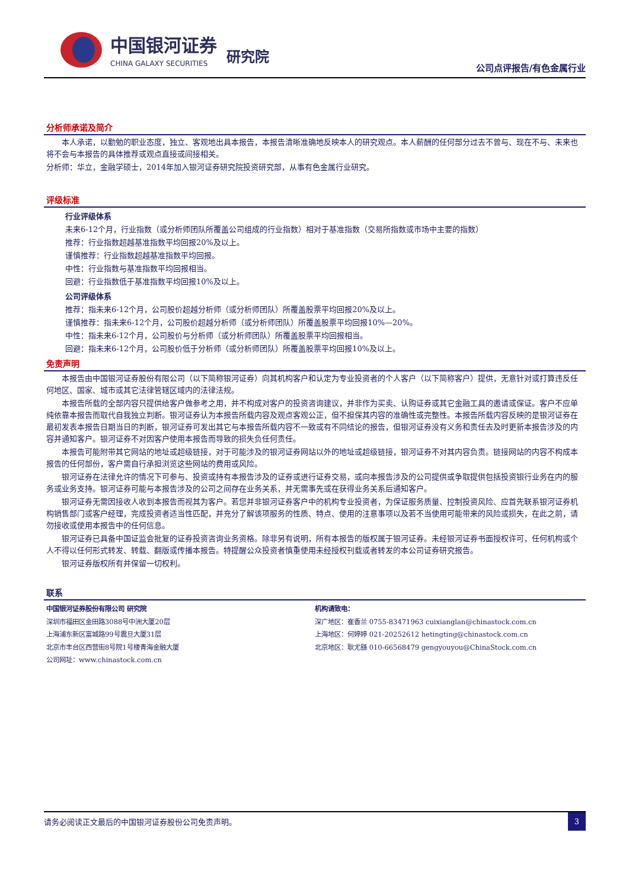中国银河证券
CHINA GALAXY SECURITIES
研究院
公司点评报告/有色金属行业
分析师承诺及简介
本人承诺，以勤勉的职业态度，独立、客观地出具本报告，本报告清晰准确地反映本人的研究观点。本人薪酬的任何部分过去不曾与、现在不与、未来也将不会与本报告的具体推荐或观点直接或间接相关。
分析师：华立，金融学硕士，2014年加入银河证券研究院投资研究部，从事有色金属行业研究。
评级标准
行业评级体系
未来6-12个月，行业指数（或分析师团队所覆盖公司组成的行业指数）相对于基准指数（交易所指数或市场中主要的指数）
推荐：行业指数超越基准指数平均回报20%及以上。
谨慎推荐：行业指数超越基准指数平均回报。
中性：行业指数与基准指数平均回报相当。
回避：行业指数低于基准指数平均回报10%及以上。
公司评级体系
推荐：指未来6-12个月，公司股价超越分析师（或分析师团队）所覆盖股票平均回报20%及以上。
谨慎推荐：指未来6-12个月，公司股价超越分析师（或分析师团队）所覆盖股票平均回报10%—20%。
中性：指未来6-12个月，公司股价与分析师（或分析师团队）所覆盖股票平均回报相当。
回避：指未来6-12个月，公司股价低于分析师（或分析师团队）所覆盖股票平均回报10%及以上。
免责声明
本报告由中国银河证券股份有限公司（以下简称银河证券）向其机构客户和认定为专业投资者的个人客户（以下简称客户）提供，无意针对或打算违反任何地区、国家、城市或其它法律管辖区域内的法律法规。
本报告所载的全部内容只提供给客户做参考之用，并不构成对客户的投资咨询建议，并非作为买卖、认购证券或其它金融工具的邀请或保证。客户不应单纯依靠本报告而取代自我独立判断。银河证券认为本报告所载内容及观点客观公正，但不担保其内容的准确性或完整性。本报告所载内容反映的是银河证券在最初发表本报告日期当日的判断，银河证券可发出其它与本报告所载内容不一致或有不同结论的报告，但银河证券没有义务和责任去及时更新本报告涉及的内容并通知客户。银河证券不对因客户使用本报告而导致的损失负任何责任。
本报告可能附带其它网站的地址或超级链接，对于可能涉及的银河证券网站以外的地址或超级链接，银河证券不对其内容负责。链接网站的内容不构成本报告的任何部份，客户需自行承担浏览这些网站的费用或风险。
银河证券在法律允许的情况下可参与、投资或持有本报告涉及的证券或进行证券交易，或向本报告涉及的公司提供或争取提供包括投资银行业务在内的服务或业务支持。银河证券可能与本报告涉及的公司之间存在业务关系，并无需事先或在获得业务关系后通知客户。
银河证券无需因接收人收到本报告而视其为客户。若您并非银河证券客户中的机构专业投资者，为保证服务质量、控制投资风险、应首先联系银河证券机构销售部门或客户经理，完成投资者适当性匹配，并充分了解该项服务的性质、特点、使用的注意事项以及若不当使用可能带来的风险或损失，在此之前，请勿接收或使用本报告中的任何信息。
银河证券已具备中国证监会批复的证券投资咨询业务资格。除非另有说明，所有本报告的版权属于银河证券。未经银河证券书面授权许可，任何机构或个人不得以任何形式转发、转载、翻版或传播本报告。特提醒公众投资者慎重使用未经授权刊载或者转发的本公司证券研究报告。
银河证券版权所有并保留一切权利。
联系
中国银河证券股份有限公司 研究院
深圳市福田区金田路3088号中洲大厦20层
上海浦东新区富城路99号震旦大厦31层
北京市丰台区西营街8号院1号楼青海金融大厦
公司网址：www.chinastock.com.cn
机构请致电：
深广地区：崔香兰 0755-83471963 cuixianglan@chinastock.com.cn
上海地区：何婷婷 021-20252612 hetingting@chinastock.com.cn
北京地区：耿尤繇 010-66568479 gengyouyou@ChinaStock.com.cn
请务必阅读正文最后的中国银河证券股份公司免责声明。 3